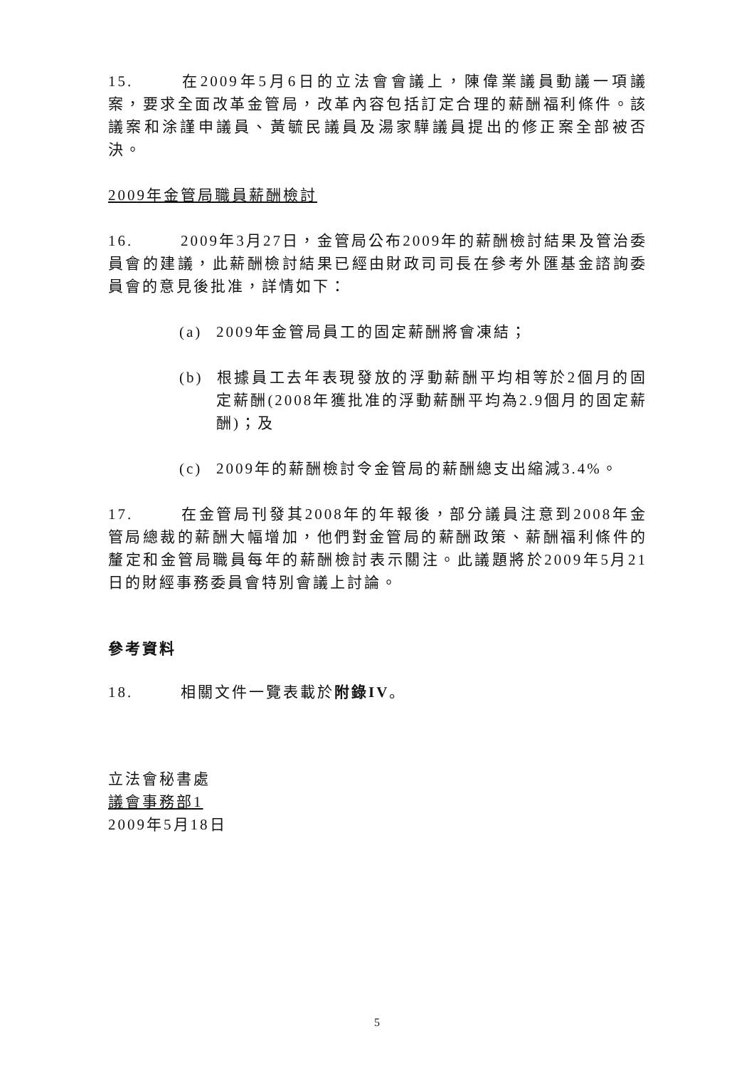15. 在2009年5月6日的立法會會議上，陳偉業議員動議一項議案，要求全面改革金管局，改革內容包括訂定合理的薪酬福利條件。該議案和涂謹申議員、黃毓民議員及湯家驊議員提出的修正案全部被否決。
2009年金管局職員薪酬檢討
16. 2009年3月27日，金管局公布2009年的薪酬檢討結果及管治委員會的建議，此薪酬檢討結果已經由財政司司長在參考外匯基金諮詢委員會的意見後批准，詳情如下：
(a) 2009年金管局員工的固定薪酬將會凍結；
(b) 根據員工去年表現發放的浮動薪酬平均相等於2個月的固定薪酬(2008年獲批准的浮動薪酬平均為2.9個月的固定薪酬)；及
(c) 2009年的薪酬檢討令金管局的薪酬總支出縮減3.4%。
17. 在金管局刊發其2008年的年報後，部分議員注意到2008年金管局總裁的薪酬大幅增加，他們對金管局的薪酬政策、薪酬福利條件的釐定和金管局職員每年的薪酬檢討表示關注。此議題將於2009年5月21日的財經事務委員會特別會議上討論。
參考資料
18. 相關文件一覽表載於附錄IV。
立法會秘書處
議會事務部1
2009年5月18日
5